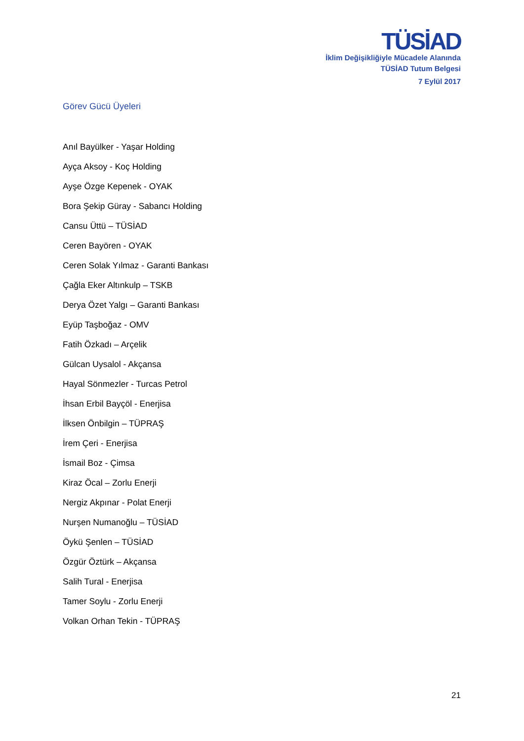TÜSİAD
İklim Değişikliğiyle Mücadele Alanında
TÜSİAD Tutum Belgesi
7 Eylül 2017
Görev Gücü Üyeleri
Anıl Bayülker - Yaşar Holding
Ayça Aksoy - Koç Holding
Ayşe Özge Kepenek - OYAK
Bora Şekip Güray - Sabancı Holding
Cansu Üttü – TÜSİAD
Ceren Bayören - OYAK
Ceren Solak Yılmaz - Garanti Bankası
Çağla Eker Altınkulp – TSKB
Derya Özet Yalgı – Garanti Bankası
Eyüp Taşboğaz - OMV
Fatih Özkadı – Arçelik
Gülcan Uysalol - Akçansa
Hayal Sönmezler - Turcas Petrol
İhsan Erbil Bayçöl - Enerjisa
İlksen Önbilgin – TÜPRAŞ
İrem Çeri - Enerjisa
İsmail Boz - Çimsa
Kiraz Öcal – Zorlu Enerji
Nergiz Akpınar - Polat Enerji
Nurşen Numanoğlu – TÜSİAD
Öykü Şenlen – TÜSİAD
Özgür Öztürk – Akçansa
Salih Tural - Enerjisa
Tamer Soylu - Zorlu Enerji
Volkan Orhan Tekin - TÜPRAŞ
21